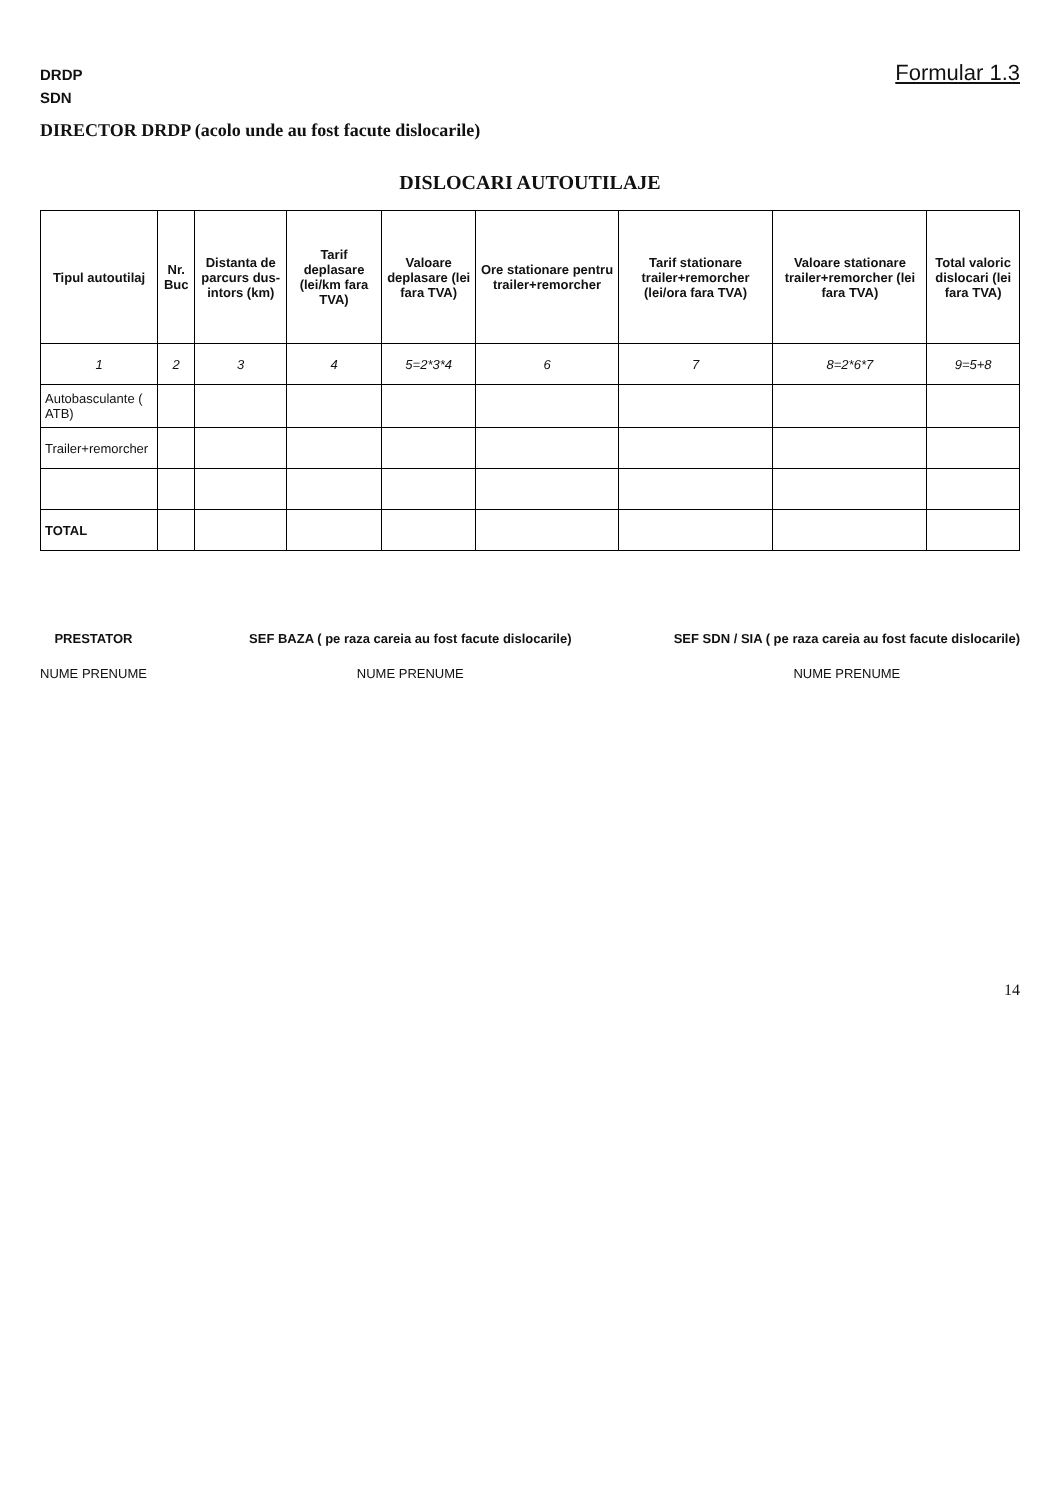DRDP
SDN
DIRECTOR DRDP (acolo unde au fost facute dislocarile)
Formular 1.3
DISLOCARI AUTOUTILAJE
| Tipul autoutilaj | Nr. Buc | Distanta de parcurs dus-intors (km) | Tarif deplasare (lei/km fara TVA) | Valoare deplasare (lei fara TVA) | Ore stationare pentru trailer+remorcher | Tarif stationare trailer+remorcher (lei/ora fara TVA) | Valoare stationare trailer+remorcher (lei fara TVA) | Total valoric dislocari (lei fara TVA) |
| --- | --- | --- | --- | --- | --- | --- | --- | --- |
| 1 | 2 | 3 | 4 | 5=2*3*4 | 6 | 7 | 8=2*6*7 | 9=5+8 |
| Autobasculante ( ATB) | | | | | | | | |
| Trailer+remorcher | | | | | | | | |
| TOTAL | | | | | | | | |
PRESTATOR
NUME PRENUME
SEF BAZA ( pe raza careia au fost facute dislocarile)
NUME PRENUME
SEF SDN / SIA ( pe raza careia au fost facute dislocarile)
NUME PRENUME
14